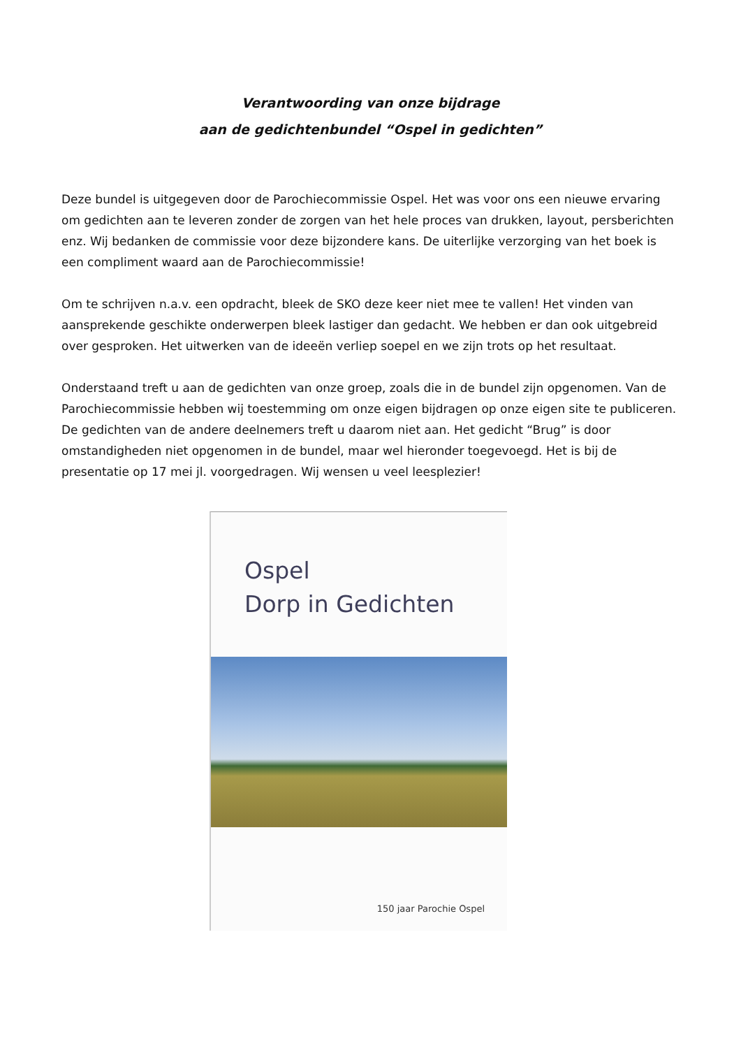Verantwoording van onze bijdrage
aan de gedichtenbundel “Ospel in gedichten”
Deze bundel is uitgegeven door de Parochiecommissie Ospel. Het was voor ons een nieuwe ervaring om gedichten aan te leveren zonder de zorgen van het hele proces van drukken, layout, persberichten enz. Wij bedanken de commissie voor deze bijzondere kans. De uiterlijke verzorging van het boek is een compliment waard aan de Parochiecommissie!
Om te schrijven n.a.v. een opdracht, bleek de SKO deze keer niet mee te vallen! Het vinden van aansprekende geschikte onderwerpen bleek lastiger dan gedacht. We hebben er dan ook uitgebreid over gesproken. Het uitwerken van de ideeën verliep soepel en we zijn trots op het resultaat.
Onderstaand treft u aan de gedichten van onze groep, zoals die in de bundel zijn opgenomen. Van de Parochiecommissie hebben wij toestemming om onze eigen bijdragen op onze eigen site te publiceren. De gedichten van de andere deelnemers treft u daarom niet aan. Het gedicht “Brug” is door omstandigheden niet opgenomen in de bundel, maar wel hieronder toegevoegd. Het is bij de presentatie op 17 mei jl. voorgedragen. Wij wensen u veel leesplezier!
Ospel
Dorp in Gedichten
150 jaar Parochie Ospel